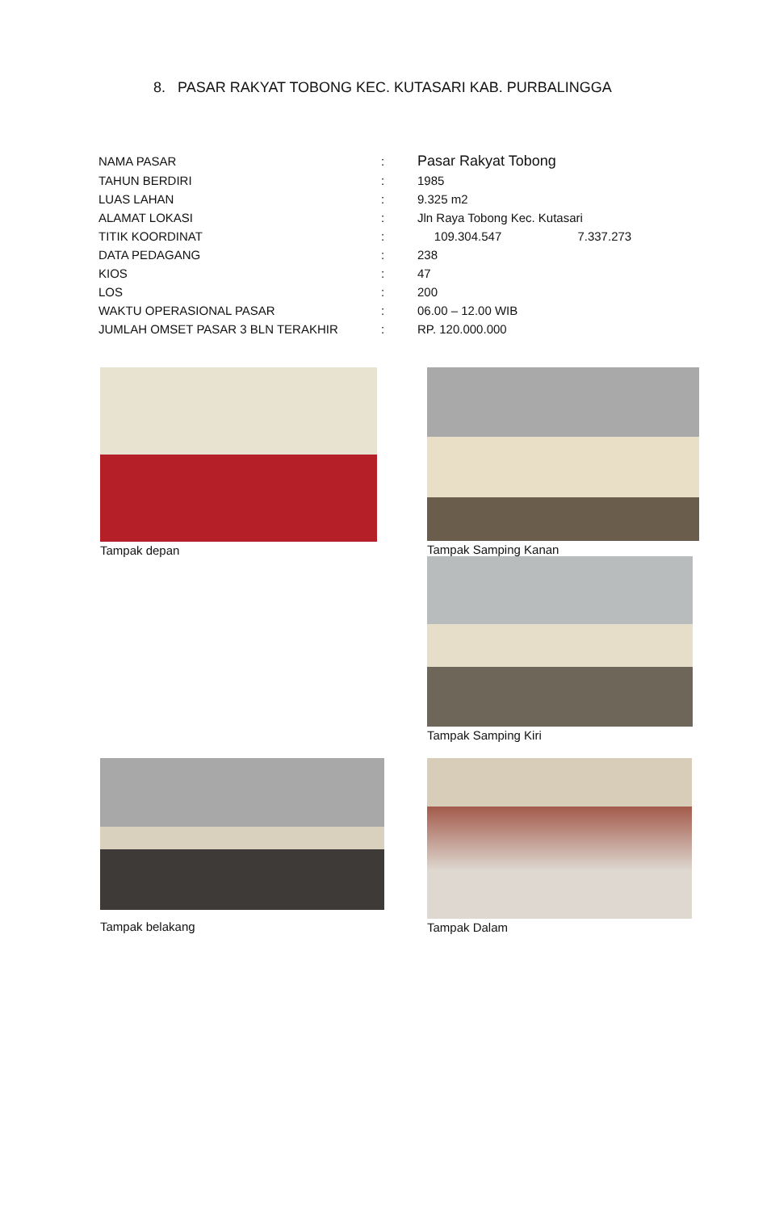8. PASAR RAKYAT TOBONG KEC. KUTASARI KAB. PURBALINGGA
| NAMA PASAR | : | Pasar Rakyat Tobong |
| TAHUN BERDIRI | : | 1985 |
| LUAS LAHAN | : | 9.325 m2 |
| ALAMAT LOKASI | : | Jln Raya Tobong Kec. Kutasari |
| TITIK KOORDINAT | : | 109.304.547 7.337.273 |
| DATA PEDAGANG | : | 238 |
| KIOS | : | 47 |
| LOS | : | 200 |
| WAKTU OPERASIONAL PASAR | : | 06.00 – 12.00 WIB |
| JUMLAH OMSET PASAR 3 BLN TERAKHIR | : | RP. 120.000.000 |
Tampak depan
Tampak Samping Kanan
Tampak Samping Kiri
Tampak belakang
Tampak Dalam